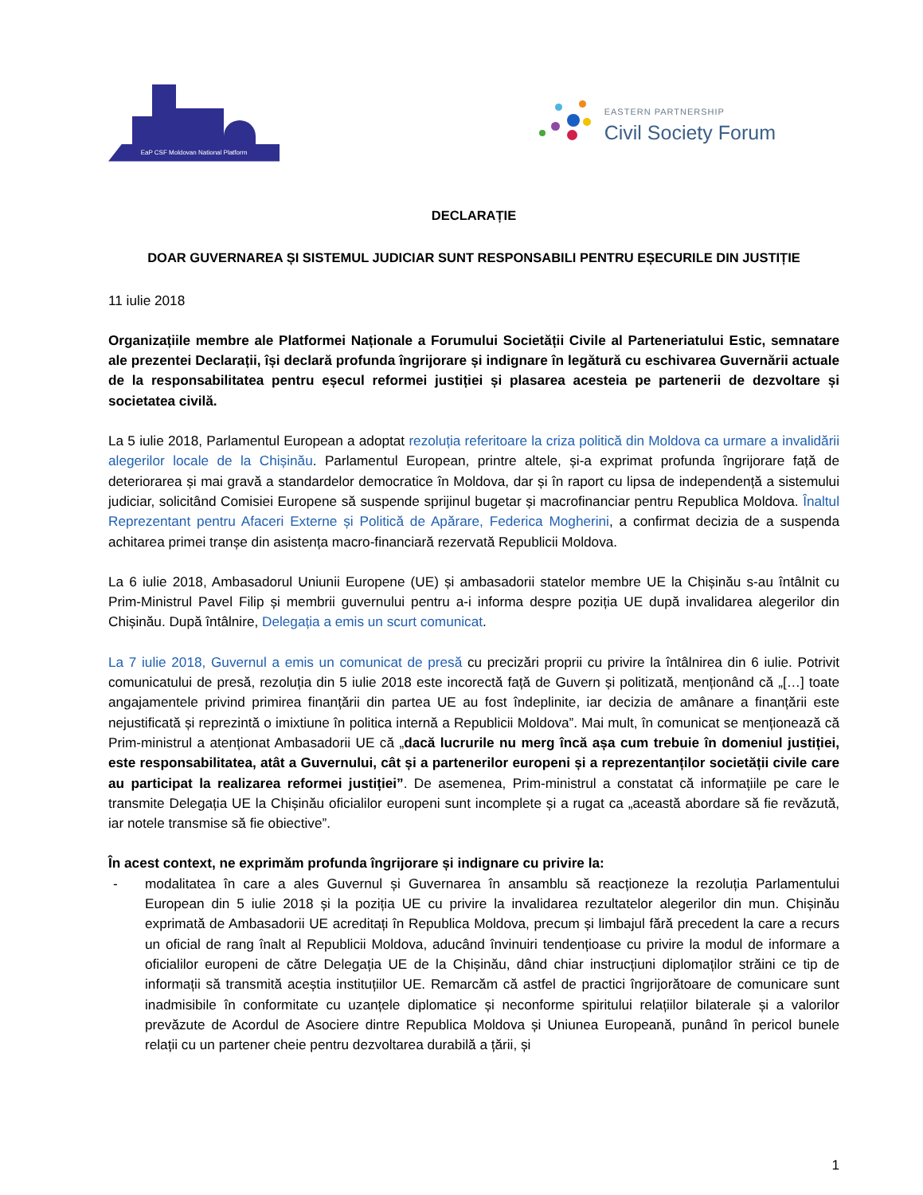EaP CSF Moldovan National Platform
EASTERN PARTNERSHIP
Civil Society Forum
DECLARAȚIE
DOAR GUVERNAREA ȘI SISTEMUL JUDICIAR SUNT RESPONSABILI PENTRU EȘECURILE DIN JUSTIȚIE
11 iulie 2018
Organizațiile membre ale Platformei Naționale a Forumului Societății Civile al Parteneriatului Estic, semnatare ale prezentei Declarații, își declară profunda îngrijorare și indignare în legătură cu eschivarea Guvernării actuale de la responsabilitatea pentru eșecul reformei justiției și plasarea acesteia pe partenerii de dezvoltare și societatea civilă.
La 5 iulie 2018, Parlamentul European a adoptat rezoluția referitoare la criza politică din Moldova ca urmare a invalidării alegerilor locale de la Chișinău. Parlamentul European, printre altele, și-a exprimat profunda îngrijorare față de deteriorarea și mai gravă a standardelor democratice în Moldova, dar și în raport cu lipsa de independență a sistemului judiciar, solicitând Comisiei Europene să suspende sprijinul bugetar și macrofinanciar pentru Republica Moldova. Înaltul Reprezentant pentru Afaceri Externe și Politică de Apărare, Federica Mogherini, a confirmat decizia de a suspenda achitarea primei tranșe din asistența macro-financiară rezervată Republicii Moldova.
La 6 iulie 2018, Ambasadorul Uniunii Europene (UE) și ambasadorii statelor membre UE la Chișinău s-au întâlnit cu Prim-Ministrul Pavel Filip și membrii guvernului pentru a-i informa despre poziția UE după invalidarea alegerilor din Chișinău. După întâlnire, Delegația a emis un scurt comunicat.
La 7 iulie 2018, Guvernul a emis un comunicat de presă cu precizări proprii cu privire la întâlnirea din 6 iulie. Potrivit comunicatului de presă, rezoluția din 5 iulie 2018 este incorectă față de Guvern și politizată, menționând că „[…] toate angajamentele privind primirea finanțării din partea UE au fost îndeplinite, iar decizia de amânare a finanțării este nejustificată și reprezintă o imixtiune în politica internă a Republicii Moldova”. Mai mult, în comunicat se menționează că Prim-ministrul a atenționat Ambasadorii UE că „dacă lucrurile nu merg încă așa cum trebuie în domeniul justiției, este responsabilitatea, atât a Guvernului, cât și a partenerilor europeni și a reprezentanților societății civile care au participat la realizarea reformei justiției”. De asemenea, Prim-ministrul a constatat că informațiile pe care le transmite Delegația UE la Chișinău oficialilor europeni sunt incomplete și a rugat ca „această abordare să fie revăzută, iar notele transmise să fie obiective”.
În acest context, ne exprimăm profunda îngrijorare și indignare cu privire la:
- modalitatea în care a ales Guvernul și Guvernarea în ansamblu să reacționeze la rezoluția Parlamentului European din 5 iulie 2018 și la poziția UE cu privire la invalidarea rezultatelor alegerilor din mun. Chișinău exprimată de Ambasadorii UE acreditați în Republica Moldova, precum și limbajul fără precedent la care a recurs un oficial de rang înalt al Republicii Moldova, aducând învinuiri tendențioase cu privire la modul de informare a oficialilor europeni de către Delegația UE de la Chișinău, dând chiar instrucțiuni diplomaților străini ce tip de informații să transmită aceștia instituțiilor UE. Remarcăm că astfel de practici îngrijorătoare de comunicare sunt inadmisibile în conformitate cu uzanțele diplomatice și neconforme spiritului relațiilor bilaterale și a valorilor prevăzute de Acordul de Asociere dintre Republica Moldova și Uniunea Europeană, punând în pericol bunele relații cu un partener cheie pentru dezvoltarea durabilă a țării, și
1